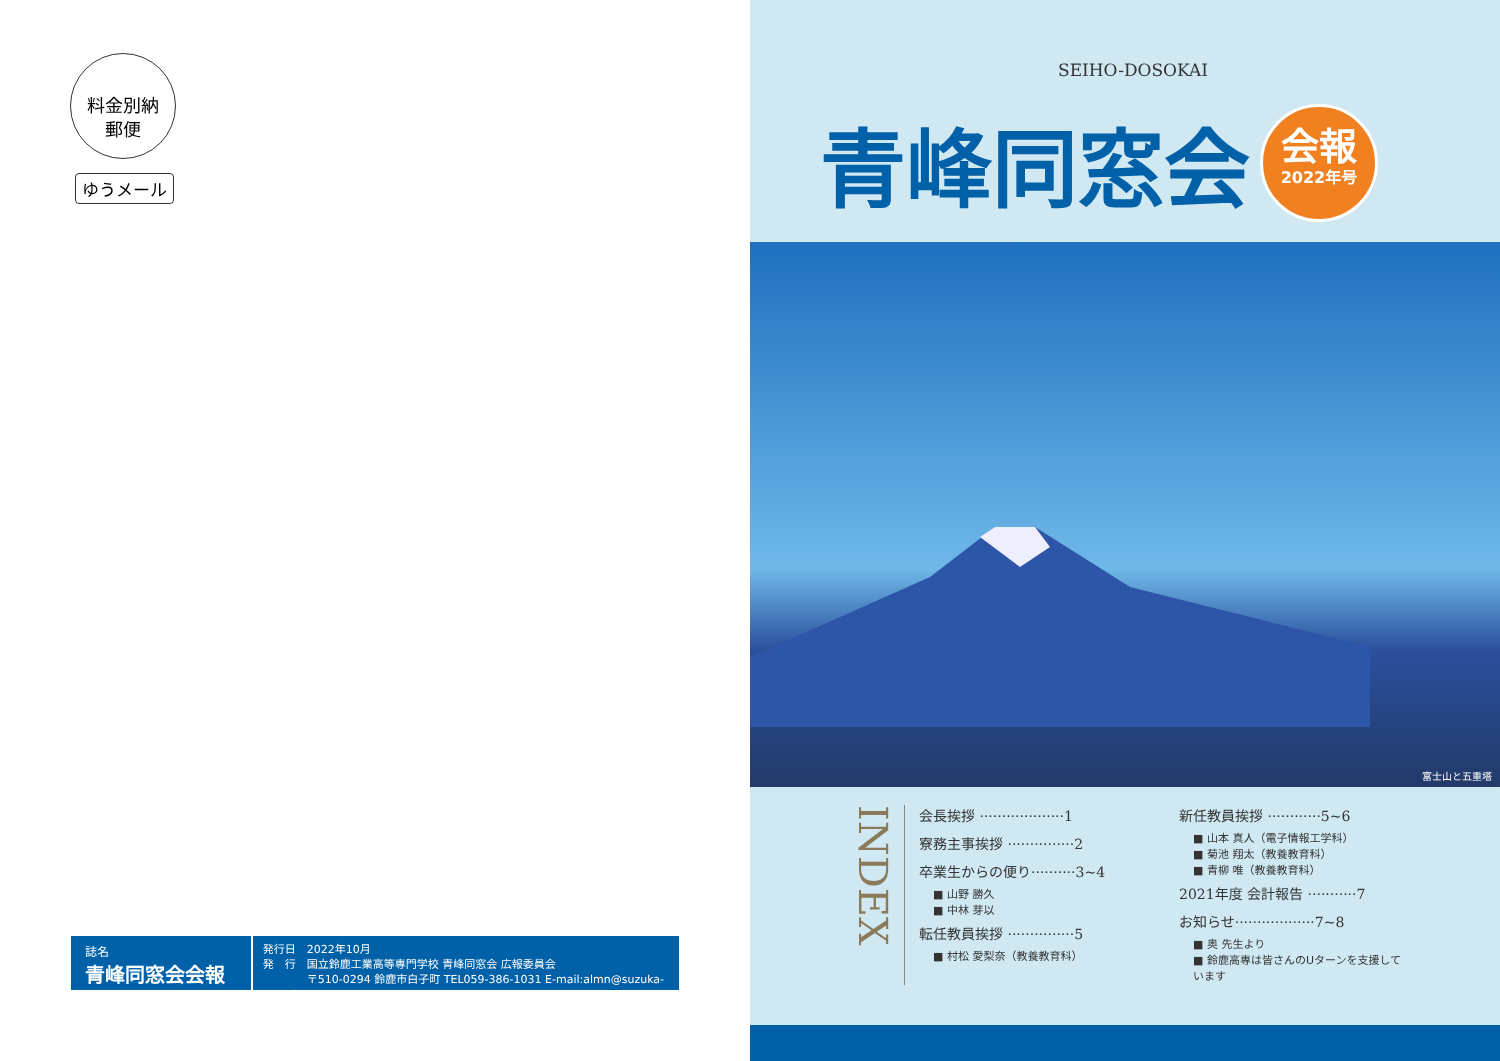料金別納
郵便
ゆうメール
誌名
青峰同窓会会報
発行日　2022年10月
発　行　国立鈴鹿工業高等専門学校 青峰同窓会 広報委員会
　　　　〒510-0294 鈴鹿市白子町 TEL059-386-1031 E-mail:almn@suzuka-ct.ac.jp
SEIHO-DOSOKAI
青峰同窓会
会報
2022年号
富士山と五重塔
INDEX
会長挨拶 ···················1
寮務主事挨拶 ···············2
卒業生からの便り··········3~4
■ 山野 勝久
■ 中林 芽以
転任教員挨拶 ···············5
■ 村松 愛梨奈（教養教育科）
新任教員挨拶 ············5~6
■ 山本 真人（電子情報工学科）
■ 菊池 翔太（教養教育科）
■ 青柳 唯（教養教育科）
2021年度 会計報告 ···········7
お知らせ··················7~8
■ 奥 先生より
■ 鈴鹿高専は皆さんのUターンを支援しています